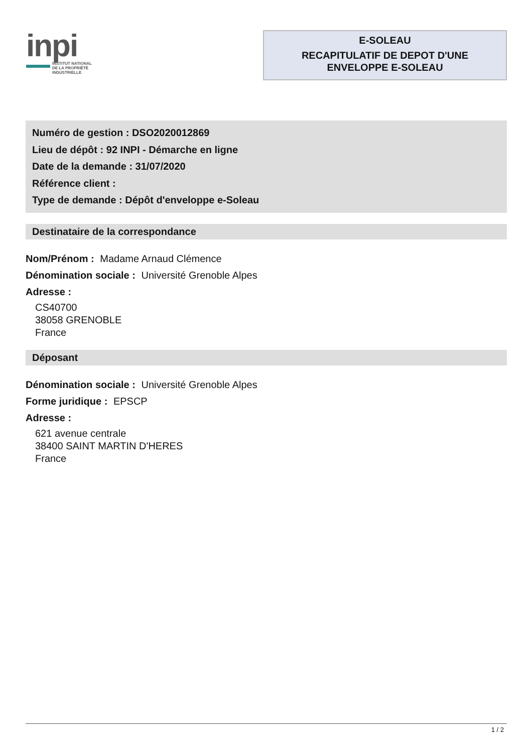inpi
INSTITUT NATIONAL
DE LA PROPRIÉTÉ
INDUSTRIELLE
E-SOLEAU
RECAPITULATIF DE DEPOT D'UNE
ENVELOPPE E-SOLEAU
Numéro de gestion : DSO2020012869
Lieu de dépôt : 92 INPI - Démarche en ligne
Date de la demande : 31/07/2020
Référence client :
Type de demande : Dépôt d'enveloppe e-Soleau
Destinataire de la correspondance
Nom/Prénom : Madame Arnaud Clémence
Dénomination sociale : Université Grenoble Alpes
Adresse :
CS40700
38058 GRENOBLE
France
Déposant
Dénomination sociale : Université Grenoble Alpes
Forme juridique : EPSCP
Adresse :
621 avenue centrale
38400 SAINT MARTIN D'HERES
France
1 / 2